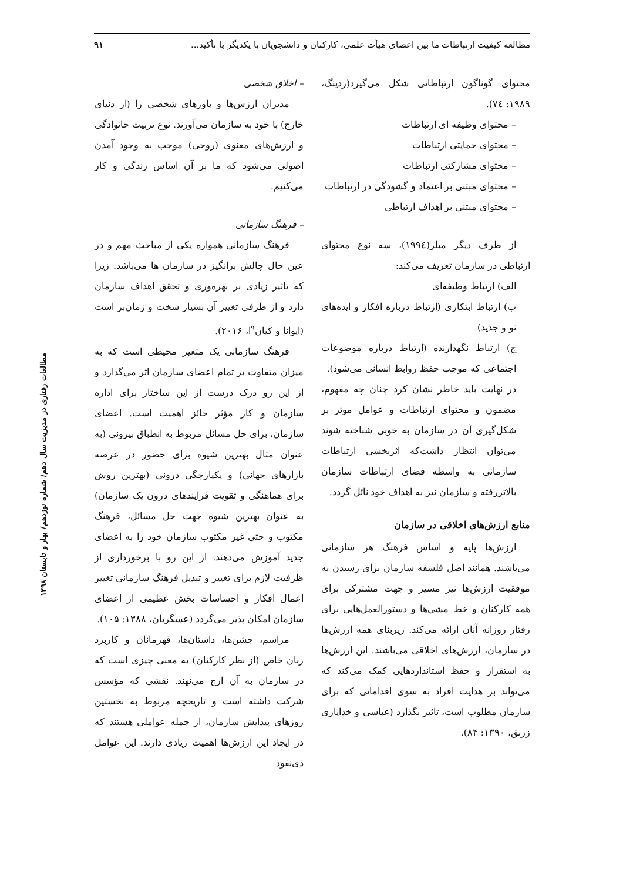مطالعه کیفیت ارتباطات ما بین اعضای هیأت علمی، کارکنان و دانشجویان با یکدیگر با تأکید... ۹۱
محتوای گوناگون ارتباطاتی شکل می‌گیرد(ردینگ، ۱۹۸۹: ۷٤).
– محتوای وظیفه ای ارتباطات
– محتوای حمایتی ارتباطات
– محتوای مشارکتی ارتباطات
– محتوای مبتنی بر اعتماد و گشودگی در ارتباطات
– محتوای مبتنی بر اهداف ارتباطی
از طرف دیگر میلر(۱۹۹٤)، سه نوع محتوای ارتباطی در سازمان تعریف می‌کند:
الف) ارتباط وظیفه‌ای
ب) ارتباط ابتکاری (ارتباط درباره افکار و ایده‌های نو و جدید)
ج) ارتباط نگهدارنده (ارتباط درباره موضوعات اجتماعی که موجب حفظ روابط انسانی می‌شود).
در نهایت باید خاطر نشان کرد چنان چه مفهوم، مضمون و محتوای ارتباطات و عوامل موثر بر شکل‌گیری آن در سازمان به خوبی شناخته شوند می‌توان انتظار داشت‌که اثربخشی ارتباطات سازمانی به واسطه فضای ارتباطات سازمان بالاتررفته و سازمان نیز به اهداف خود نائل گردد.
منابع ارزش‌های اخلاقی در سازمان
ارزش‌ها پایه و اساس فرهنگ هر سازمانی می‌باشند. همانند اصل فلسفه سازمان برای رسیدن به موفقیت ارزش‌ها نیز مسیر و جهت مشترکی برای همه کارکنان و خط مشی‌ها و دستورالعمل‌هایی برای رفتار روزانه آنان ارائه می‌کند. زیربنای همه ارزش‌ها در سازمان، ارزش‌های اخلاقی می‌باشند. این ارزش‌ها به استقرار و حفظ استانداردهایی کمک می‌کند که می‌تواند بر هدایت افراد به سوی اقداماتی که برای سازمان مطلوب است، تاثیر بگذارد (عباسی و خدایاری زرنق، ۱۳۹۰: ۸۴).
– اخلاق شخصی
مدیران ارزش‌ها و باورهای شخصی را (از دنیای خارج) با خود به سازمان می‌آورند. نوع تربیت خانوادگی و ارزش‌های معنوی (روحی) موجب به وجود آمدن اصولی می‌شود که ما بر آن اساس زندگی و کار می‌کنیم.
– فرهنگ سازمانی
فرهنگ سازمانی همواره یکی از مباحث مهم و در عین حال چالش برانگیز در سازمان ها می‌باشد. زیرا که تاثیر زیادی بر بهره‌وری و تحقق اهداف سازمان دارد و از طرفی تغییر آن بسیار سخت و زمان‌بر است (ایوانا و کیان<sup>۹</sup>ا، ۲۰۱۶).
فرهنگ سازمانی یک متغیر محیطی است که به میزان متفاوت بر تمام اعضای سازمان اثر می‌گذارد و از این رو درک درست از این ساختار برای اداره سازمان و کار مؤثر حائز اهمیت است. اعضای سازمان، برای حل مسائل مربوط به انطباق بیرونی (به عنوان مثال بهترین شیوه برای حضور در عرصه بازارهای جهانی) و یکپارچگی درونی (بهترین روش برای هماهنگی و تقویت فرایندهای درون یک سازمان) به عنوان بهترین شیوه جهت حل مسائل، فرهنگ مکتوب و حتی غیر مکتوب سازمان خود را به اعضای جدید آموزش می‌دهند. از این رو با برخورداری از ظرفیت لازم برای تغییر و تبدیل فرهنگ سازمانی تغییر اعمال افکار و احساسات بخش عظیمی از اعضای سازمان امکان پذیر می‌گردد (عسگریان، ۱۳۸۸: ۱۰۵).
مراسم، جشن‌ها، داستان‌ها، قهرمانان و کاربرد زبان خاص (از نظر کارکنان) به معنی چیزی است که در سازمان به آن ارج می‌نهند. نقشی که مؤسس شرکت داشته است و تاریخچه مربوط به نخستین روزهای پیدایش سازمان، از جمله عواملی هستند که در ایجاد این ارزش‌ها اهمیت زیادی دارند. این عوامل ذی‌نفوذ
مطالعات رفتاری در مدیریت سال دهم/ شماره نوزدهم/ بهار و تابستان ۱۳۹۸